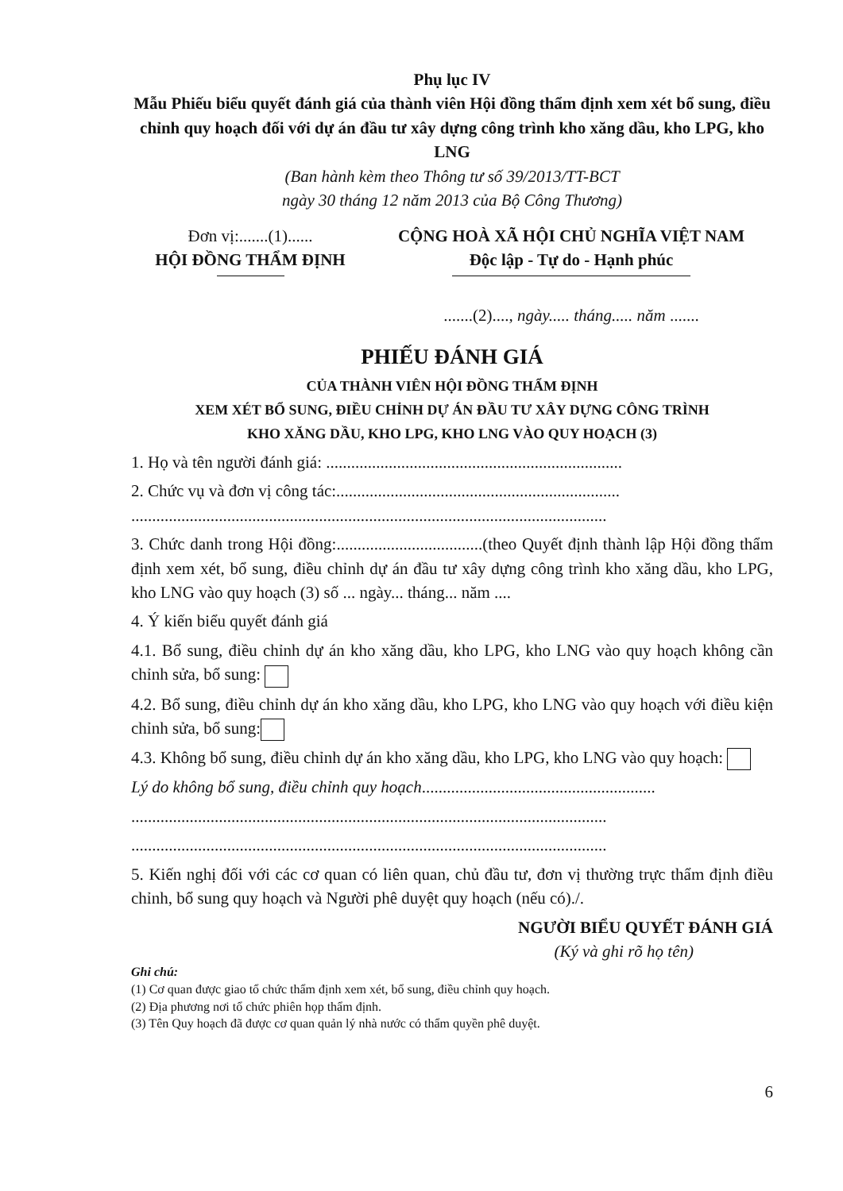Phụ lục IV
Mẫu Phiếu biểu quyết đánh giá của thành viên Hội đồng thẩm định xem xét bổ sung, điều chỉnh quy hoạch đối với dự án đầu tư xây dựng công trình kho xăng dầu, kho LPG, kho LNG
(Ban hành kèm theo Thông tư số 39/2013/TT-BCT
ngày 30 tháng 12 năm 2013 của Bộ Công Thương)
Đơn vị:.......(1)......
HỘI ĐỒNG THẨM ĐỊNH
CỘNG HOÀ XÃ HỘI CHỦ NGHĨA VIỆT NAM
Độc lập - Tự do - Hạnh phúc
.......(2)...., ngày..... tháng..... năm .......
PHIẾU ĐÁNH GIÁ
CỦA THÀNH VIÊN HỘI ĐỒNG THẨM ĐỊNH
XEM XÉT BỔ SUNG, ĐIỀU CHỈNH DỰ ÁN ĐẦU TƯ XÂY DỰNG CÔNG TRÌNH
KHO XĂNG DẦU, KHO LPG, KHO LNG VÀO QUY HOẠCH (3)
1. Họ và tên người đánh giá: .......................................................................
2. Chức vụ và đơn vị công tác:....................................................................
..................................................................................................................
3. Chức danh trong Hội đồng:...................................(theo Quyết định thành lập Hội đồng thẩm định xem xét, bổ sung, điều chỉnh dự án đầu tư xây dựng công trình kho xăng dầu, kho LPG, kho LNG vào quy hoạch (3) số ... ngày... tháng... năm ....
4. Ý kiến biểu quyết đánh giá
4.1. Bổ sung, điều chỉnh dự án kho xăng dầu, kho LPG, kho LNG vào quy hoạch không cần chỉnh sửa, bổ sung:
4.2. Bổ sung, điều chỉnh dự án kho xăng dầu, kho LPG, kho LNG vào quy hoạch với điều kiện chỉnh sửa, bổ sung:
4.3. Không bổ sung, điều chỉnh dự án kho xăng dầu, kho LPG, kho LNG vào quy hoạch:
Lý do không bổ sung, điều chỉnh quy hoạch........................................................
..................................................................................................................
..................................................................................................................
5. Kiến nghị đối với các cơ quan có liên quan, chủ đầu tư, đơn vị thường trực thẩm định điều chỉnh, bổ sung quy hoạch và Người phê duyệt quy hoạch (nếu có)./.
NGƯỜI BIỂU QUYẾT ĐÁNH GIÁ
(Ký và ghi rõ họ tên)
Ghi chú:
(1) Cơ quan được giao tổ chức thẩm định xem xét, bổ sung, điều chỉnh quy hoạch.
(2) Địa phương nơi tổ chức phiên họp thẩm định.
(3) Tên Quy hoạch đã được cơ quan quản lý nhà nước có thẩm quyền phê duyệt.
6